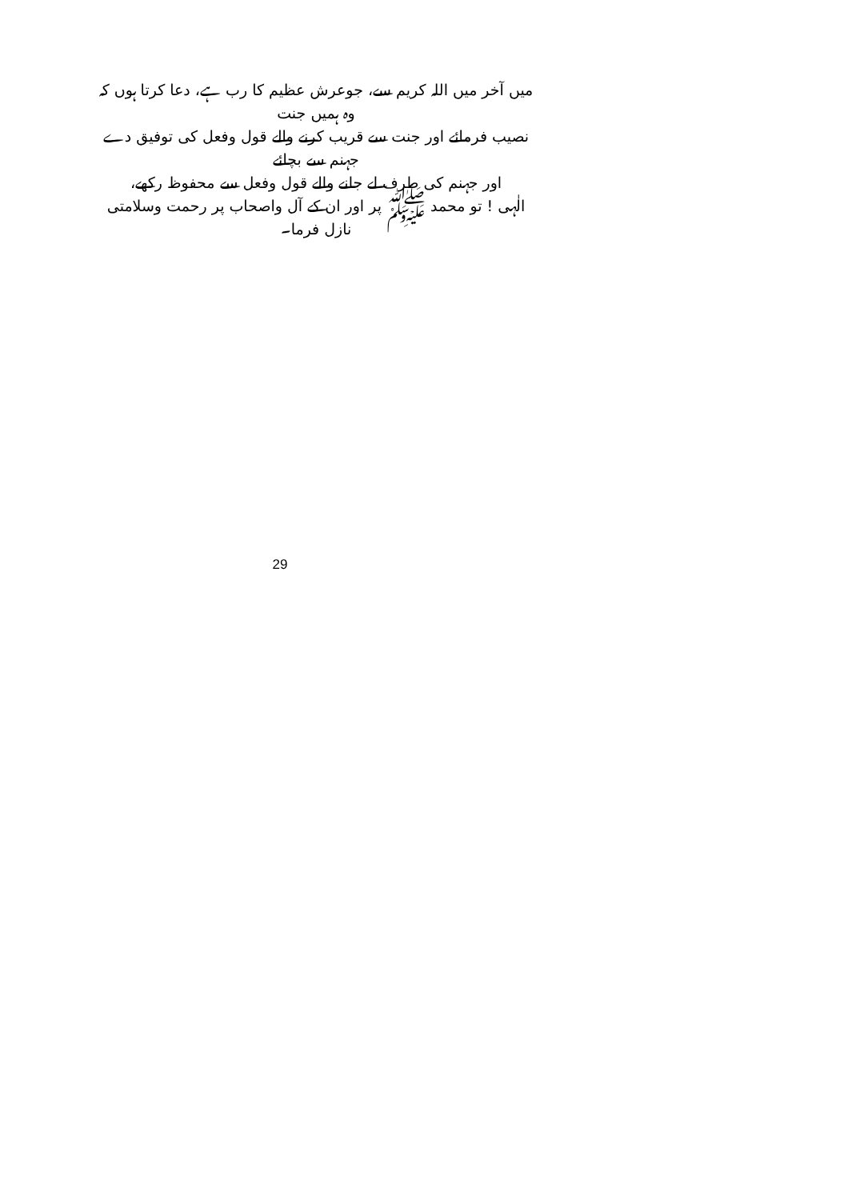میں آخر میں اللہ کریم سے، جوعرش عظیم کا رب ہے، دعا کرتا ہوں کہ وہ ہمیں جنت
نصیب فرمائے اور جنت سے قریب کرنے والے قول وفعل کی توفیق دے جہنم سے بچائے
اور جہنم کی طرف لے جانے والے قول وفعل سے محفوظ رکھے،
الٰہی ! تو محمد ﷺ پر اور ان کے آل واصحاب پر رحمت وسلامتی نازل فرما۔
29